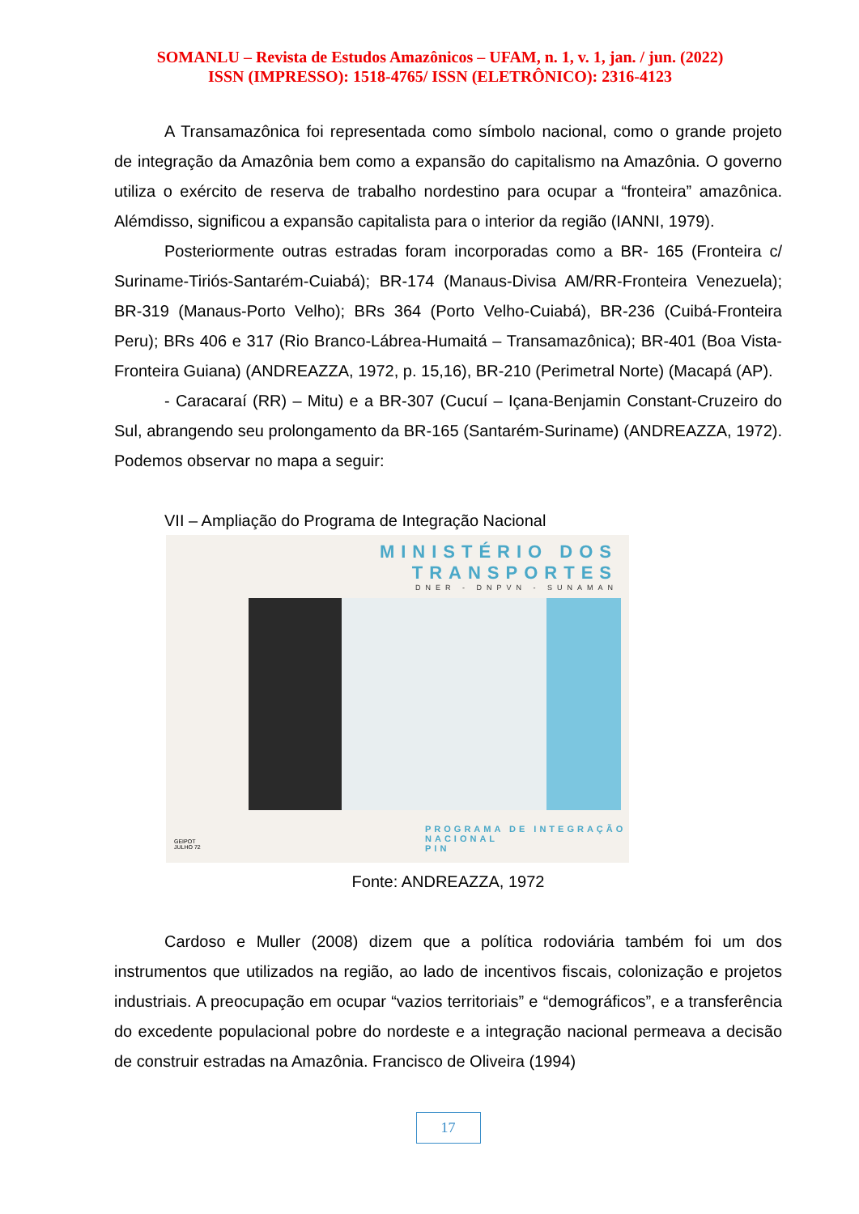SOMANLU – Revista de Estudos Amazônicos – UFAM, n. 1, v. 1, jan. / jun. (2022)
ISSN (IMPRESSO): 1518-4765/ ISSN (ELETRÔNICO): 2316-4123
A Transamazônica foi representada como símbolo nacional, como o grande projeto de integração da Amazônia bem como a expansão do capitalismo na Amazônia. O governo utiliza o exército de reserva de trabalho nordestino para ocupar a “fronteira” amazônica. Alémdisso, significou a expansão capitalista para o interior da região (IANNI, 1979).
Posteriormente outras estradas foram incorporadas como a BR- 165 (Fronteira c/ Suriname-Tiriós-Santarém-Cuiabá); BR-174 (Manaus-Divisa AM/RR-Fronteira Venezuela); BR-319 (Manaus-Porto Velho); BRs 364 (Porto Velho-Cuiabá), BR-236 (Cuibá-Fronteira Peru); BRs 406 e 317 (Rio Branco-Lábrea-Humaitá – Transamazônica); BR-401 (Boa Vista- Fronteira Guiana) (ANDREAZZA, 1972, p. 15,16), BR-210 (Perimetral Norte) (Macapá (AP).
- Caracaraí (RR) – Mitu) e a BR-307 (Cucuí – Içana-Benjamin Constant-Cruzeiro do Sul, abrangendo seu prolongamento da BR-165 (Santarém-Suriname) (ANDREAZZA, 1972). Podemos observar no mapa a seguir:
VII – Ampliação do Programa de Integração Nacional
MINISTÉRIO DOS TRANSPORTES
DNER - DNPVN - SUNAMAN
GEIPOT
JULHO 72
PROGRAMA DE INTEGRAÇÃO NACIONAL
PIN
Fonte: ANDREAZZA, 1972
Cardoso e Muller (2008) dizem que a política rodoviária também foi um dos instrumentos que utilizados na região, ao lado de incentivos fiscais, colonização e projetos industriais. A preocupação em ocupar “vazios territoriais” e “demográficos”, e a transferência do excedente populacional pobre do nordeste e a integração nacional permeava a decisão de construir estradas na Amazônia. Francisco de Oliveira (1994)
17